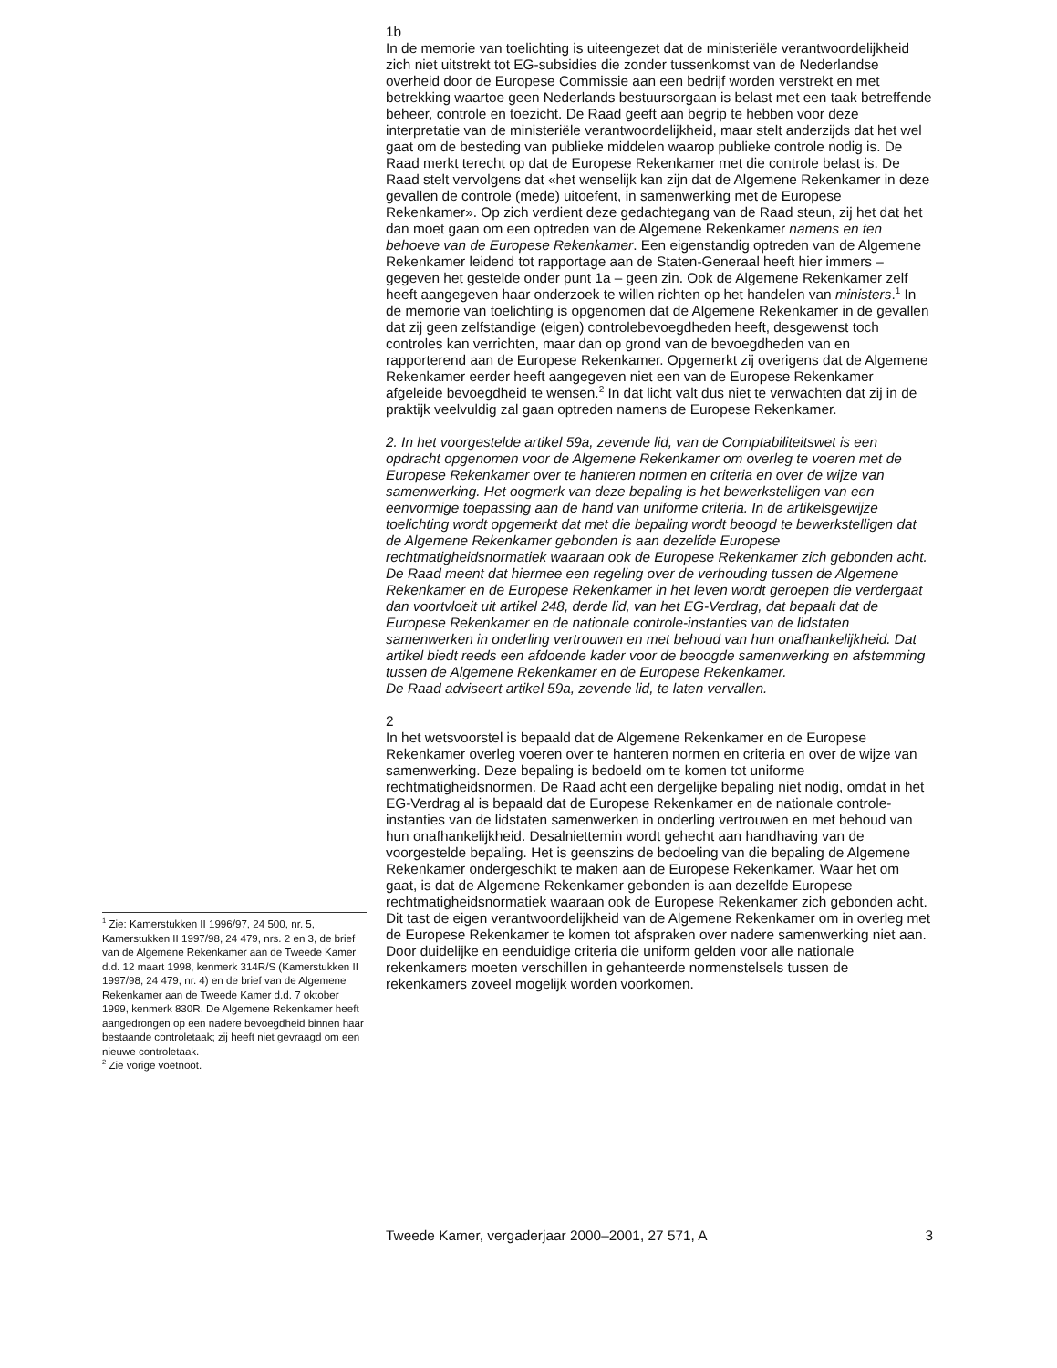1b
In de memorie van toelichting is uiteengezet dat de ministeriële verantwoordelijkheid zich niet uitstrekt tot EG-subsidies die zonder tussenkomst van de Nederlandse overheid door de Europese Commissie aan een bedrijf worden verstrekt en met betrekking waartoe geen Nederlands bestuursorgaan is belast met een taak betreffende beheer, controle en toezicht. De Raad geeft aan begrip te hebben voor deze interpretatie van de ministeriële verantwoordelijkheid, maar stelt anderzijds dat het wel gaat om de besteding van publieke middelen waarop publieke controle nodig is. De Raad merkt terecht op dat de Europese Rekenkamer met die controle belast is. De Raad stelt vervolgens dat «het wenselijk kan zijn dat de Algemene Rekenkamer in deze gevallen de controle (mede) uitoefent, in samenwerking met de Europese Rekenkamer». Op zich verdient deze gedachtegang van de Raad steun, zij het dat het dan moet gaan om een optreden van de Algemene Rekenkamer namens en ten behoeve van de Europese Rekenkamer. Een eigenstandig optreden van de Algemene Rekenkamer leidend tot rapportage aan de Staten-Generaal heeft hier immers – gegeven het gestelde onder punt 1a – geen zin. Ook de Algemene Rekenkamer zelf heeft aangegeven haar onderzoek te willen richten op het handelen van ministers.<sup>1</sup> In de memorie van toelichting is opgenomen dat de Algemene Rekenkamer in de gevallen dat zij geen zelfstandige (eigen) controlebevoegdheden heeft, desgewenst toch controles kan verrichten, maar dan op grond van de bevoegdheden van en rapporterend aan de Europese Rekenkamer. Opgemerkt zij overigens dat de Algemene Rekenkamer eerder heeft aangegeven niet een van de Europese Rekenkamer afgeleide bevoegdheid te wensen.<sup>2</sup> In dat licht valt dus niet te verwachten dat zij in de praktijk veelvuldig zal gaan optreden namens de Europese Rekenkamer.
2. In het voorgestelde artikel 59a, zevende lid, van de Comptabiliteitswet is een opdracht opgenomen voor de Algemene Rekenkamer om overleg te voeren met de Europese Rekenkamer over te hanteren normen en criteria en over de wijze van samenwerking. Het oogmerk van deze bepaling is het bewerkstelligen van een eenvormige toepassing aan de hand van uniforme criteria. In de artikelsgewijze toelichting wordt opgemerkt dat met die bepaling wordt beoogd te bewerkstelligen dat de Algemene Rekenkamer gebonden is aan dezelfde Europese rechtmatigheidsnormatiek waaraan ook de Europese Rekenkamer zich gebonden acht. De Raad meent dat hiermee een regeling over de verhouding tussen de Algemene Rekenkamer en de Europese Rekenkamer in het leven wordt geroepen die verdergaat dan voortvloeit uit artikel 248, derde lid, van het EG-Verdrag, dat bepaalt dat de Europese Rekenkamer en de nationale controle-instanties van de lidstaten samenwerken in onderling vertrouwen en met behoud van hun onafhankelijkheid. Dat artikel biedt reeds een afdoende kader voor de beoogde samenwerking en afstemming tussen de Algemene Rekenkamer en de Europese Rekenkamer.
De Raad adviseert artikel 59a, zevende lid, te laten vervallen.
2
In het wetsvoorstel is bepaald dat de Algemene Rekenkamer en de Europese Rekenkamer overleg voeren over te hanteren normen en criteria en over de wijze van samenwerking. Deze bepaling is bedoeld om te komen tot uniforme rechtmatigheidsnormen. De Raad acht een dergelijke bepaling niet nodig, omdat in het EG-Verdrag al is bepaald dat de Europese Rekenkamer en de nationale controle-instanties van de lidstaten samenwerken in onderling vertrouwen en met behoud van hun onafhankelijkheid. Desalniettemin wordt gehecht aan handhaving van de voorgestelde bepaling. Het is geenszins de bedoeling van die bepaling de Algemene Rekenkamer ondergeschikt te maken aan de Europese Rekenkamer. Waar het om gaat, is dat de Algemene Rekenkamer gebonden is aan dezelfde Europese rechtmatigheidsnormatiek waaraan ook de Europese Rekenkamer zich gebonden acht. Dit tast de eigen verantwoordelijkheid van de Algemene Rekenkamer om in overleg met de Europese Rekenkamer te komen tot afspraken over nadere samenwerking niet aan. Door duidelijke en eenduidige criteria die uniform gelden voor alle nationale rekenkamers moeten verschillen in gehanteerde normenstelsels tussen de rekenkamers zoveel mogelijk worden voorkomen.
<sup>1</sup> Zie: Kamerstukken II 1996/97, 24 500, nr. 5, Kamerstukken II 1997/98, 24 479, nrs. 2 en 3, de brief van de Algemene Rekenkamer aan de Tweede Kamer d.d. 12 maart 1998, kenmerk 314R/S (Kamerstukken II 1997/98, 24 479, nr. 4) en de brief van de Algemene Rekenkamer aan de Tweede Kamer d.d. 7 oktober 1999, kenmerk 830R. De Algemene Rekenkamer heeft aangedrongen op een nadere bevoegdheid binnen haar bestaande controletaak; zij heeft niet gevraagd om een nieuwe controletaak.
<sup>2</sup> Zie vorige voetnoot.
Tweede Kamer, vergaderjaar 2000–2001, 27 571, A 3